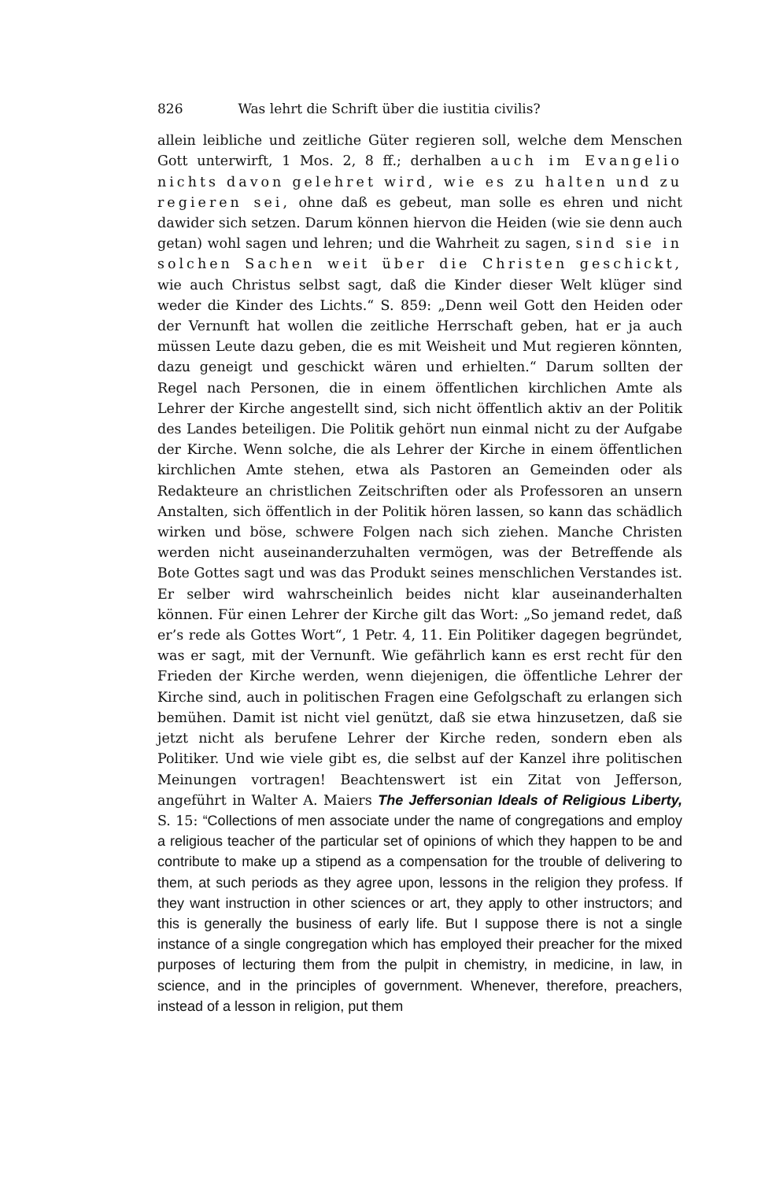826 Was lehrt die Schrift über die iustitia civilis?
allein leibliche und zeitliche Güter regieren soll, welche dem Menschen Gott unterwirft, 1 Mos. 2, 8 ff.; derhalben auch im Evangelio nichts davon gelehret wird, wie es zu halten und zu regieren sei, ohne daß es gebeut, man solle es ehren und nicht dawider sich setzen. Darum können hiervon die Heiden (wie sie denn auch getan) wohl sagen und lehren; und die Wahrheit zu sagen, sind sie in solchen Sachen weit über die Christen geschickt, wie auch Christus selbst sagt, daß die Kinder dieser Welt klüger sind weder die Kinder des Lichts.“ S. 859: „Denn weil Gott den Heiden oder der Vernunft hat wollen die zeitliche Herrschaft geben, hat er ja auch müssen Leute dazu geben, die es mit Weisheit und Mut regieren könnten, dazu geneigt und geschickt wären und erhielten.“ Darum sollten der Regel nach Personen, die in einem öffentlichen kirchlichen Amte als Lehrer der Kirche angestellt sind, sich nicht öffentlich aktiv an der Politik des Landes beteiligen. Die Politik gehört nun einmal nicht zu der Aufgabe der Kirche. Wenn solche, die als Lehrer der Kirche in einem öffentlichen kirchlichen Amte stehen, etwa als Pastoren an Gemeinden oder als Redakteure an christlichen Zeitschriften oder als Professoren an unsern Anstalten, sich öffentlich in der Politik hören lassen, so kann das schädlich wirken und böse, schwere Folgen nach sich ziehen. Manche Christen werden nicht auseinanderzuhalten vermögen, was der Betreffende als Bote Gottes sagt und was das Produkt seines menschlichen Verstandes ist. Er selber wird wahrscheinlich beides nicht klar auseinanderhalten können. Für einen Lehrer der Kirche gilt das Wort: „So jemand redet, daß er’s rede als Gottes Wort“, 1 Petr. 4, 11. Ein Politiker dagegen begründet, was er sagt, mit der Vernunft. Wie gefährlich kann es erst recht für den Frieden der Kirche werden, wenn diejenigen, die öffentliche Lehrer der Kirche sind, auch in politischen Fragen eine Gefolgschaft zu erlangen sich bemühen. Damit ist nicht viel genützt, daß sie etwa hinzusetzen, daß sie jetzt nicht als berufene Lehrer der Kirche reden, sondern eben als Politiker. Und wie viele gibt es, die selbst auf der Kanzel ihre politischen Meinungen vortragen! Beachtenswert ist ein Zitat von Jefferson, angeführt in Walter A. Maiers The Jeffersonian Ideals of Religious Liberty, S. 15: “Collections of men associate under the name of congregations and employ a religious teacher of the particular set of opinions of which they happen to be and contribute to make up a stipend as a compensation for the trouble of delivering to them, at such periods as they agree upon, lessons in the religion they profess. If they want instruction in other sciences or art, they apply to other instructors; and this is generally the business of early life. But I suppose there is not a single instance of a single congregation which has employed their preacher for the mixed purposes of lecturing them from the pulpit in chemistry, in medicine, in law, in science, and in the principles of government. Whenever, therefore, preachers, instead of a lesson in religion, put them